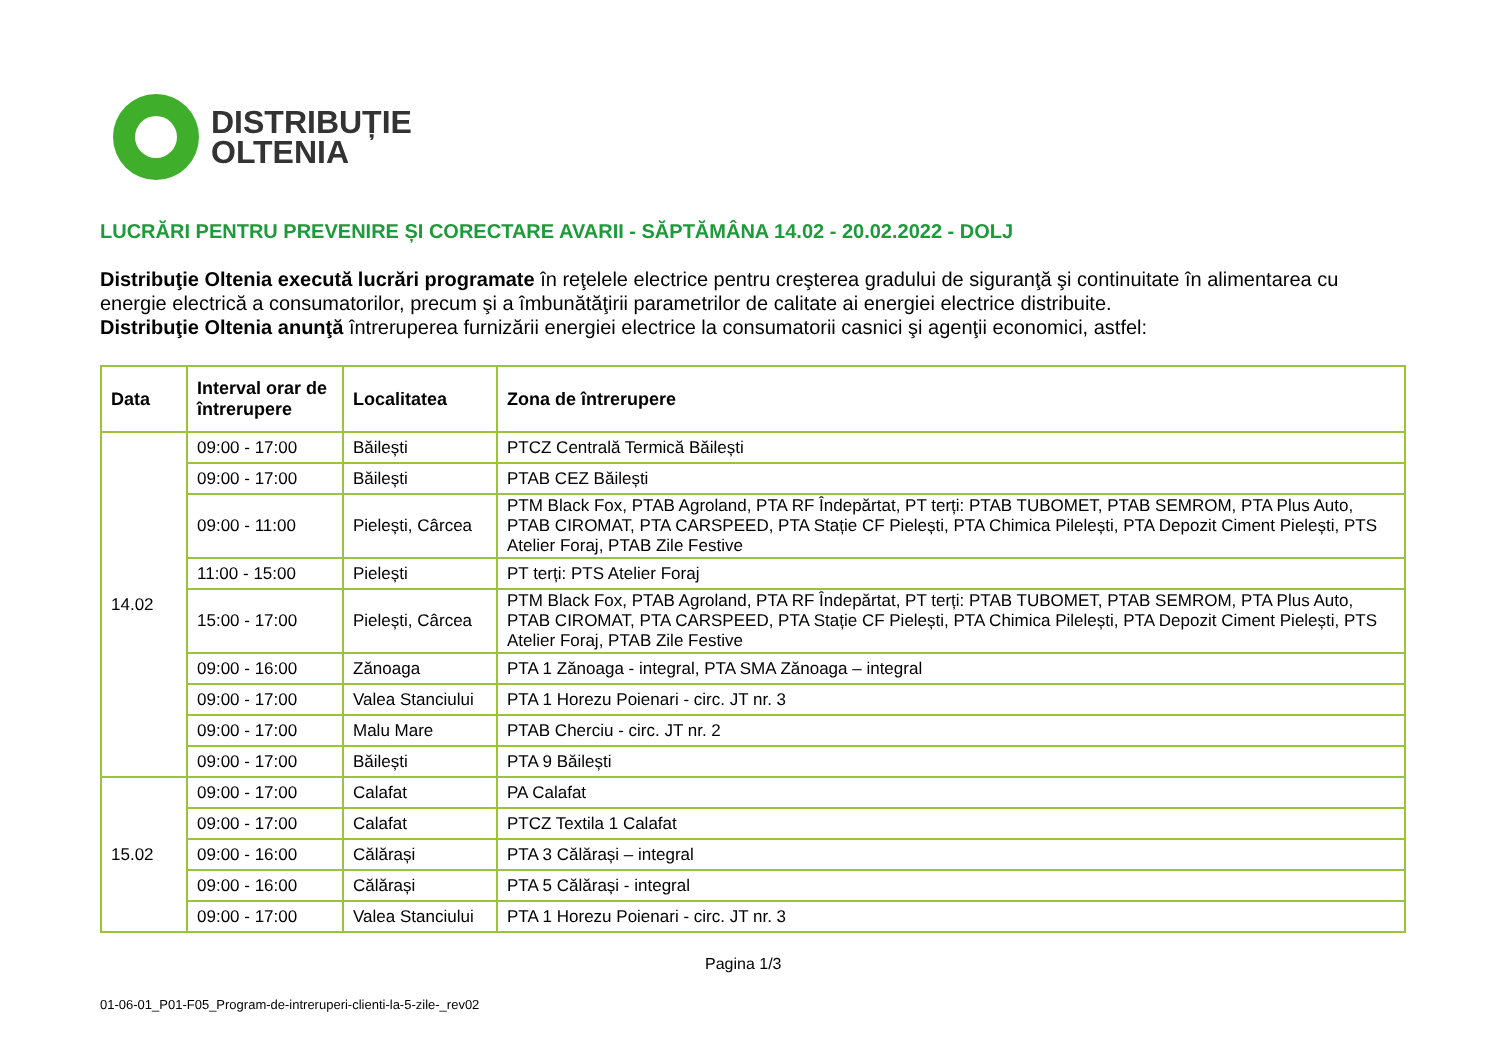DISTRIBUȚIE
OLTENIA
LUCRĂRI PENTRU PREVENIRE ȘI CORECTARE AVARII - SĂPTĂMÂNA 14.02 - 20.02.2022 - DOLJ
Distribuţie Oltenia execută lucrări programate în reţelele electrice pentru creşterea gradului de siguranţă şi continuitate în alimentarea cu energie electrică a consumatorilor, precum şi a îmbunătăţirii parametrilor de calitate ai energiei electrice distribuite.
Distribuţie Oltenia anunţă întreruperea furnizării energiei electrice la consumatorii casnici şi agenţii economici, astfel:
| Data | Interval orar de întrerupere | Localitatea | Zona de întrerupere |
| --- | --- | --- | --- |
| 14.02 | 09:00 - 17:00 | Băilești | PTCZ Centrală Termică Băilești |
| | 09:00 - 17:00 | Băilești | PTAB CEZ Băilești |
| | 09:00 - 11:00 | Pielești, Cârcea | PTM Black Fox, PTAB Agroland, PTA RF Îndepărtat, PT terți: PTAB TUBOMET, PTAB SEMROM, PTA Plus Auto, PTAB CIROMAT, PTA CARSPEED, PTA Stație CF Pielești, PTA Chimica Pilelești, PTA Depozit Ciment Pielești, PTS Atelier Foraj, PTAB Zile Festive |
| | 11:00 - 15:00 | Pielești | PT terți: PTS Atelier Foraj |
| | 15:00 - 17:00 | Pielești, Cârcea | PTM Black Fox, PTAB Agroland, PTA RF Îndepărtat, PT terți: PTAB TUBOMET, PTAB SEMROM, PTA Plus Auto, PTAB CIROMAT, PTA CARSPEED, PTA Stație CF Pielești, PTA Chimica Pilelești, PTA Depozit Ciment Pielești, PTS Atelier Foraj, PTAB Zile Festive |
| | 09:00 - 16:00 | Zănoaga | PTA 1 Zănoaga - integral, PTA SMA Zănoaga – integral |
| | 09:00 - 17:00 | Valea Stanciului | PTA 1 Horezu Poienari - circ. JT nr. 3 |
| | 09:00 - 17:00 | Malu Mare | PTAB Cherciu - circ. JT nr. 2 |
| | 09:00 - 17:00 | Băilești | PTA 9 Băilești |
| 15.02 | 09:00 - 17:00 | Calafat | PA Calafat |
| | 09:00 - 17:00 | Calafat | PTCZ Textila 1 Calafat |
| | 09:00 - 16:00 | Călărași | PTA 3 Călărași – integral |
| | 09:00 - 16:00 | Călărași | PTA 5 Călărași - integral |
| | 09:00 - 17:00 | Valea Stanciului | PTA 1 Horezu Poienari - circ. JT nr. 3 |
Pagina 1/3
01-06-01_P01-F05_Program-de-intreruperi-clienti-la-5-zile-_rev02